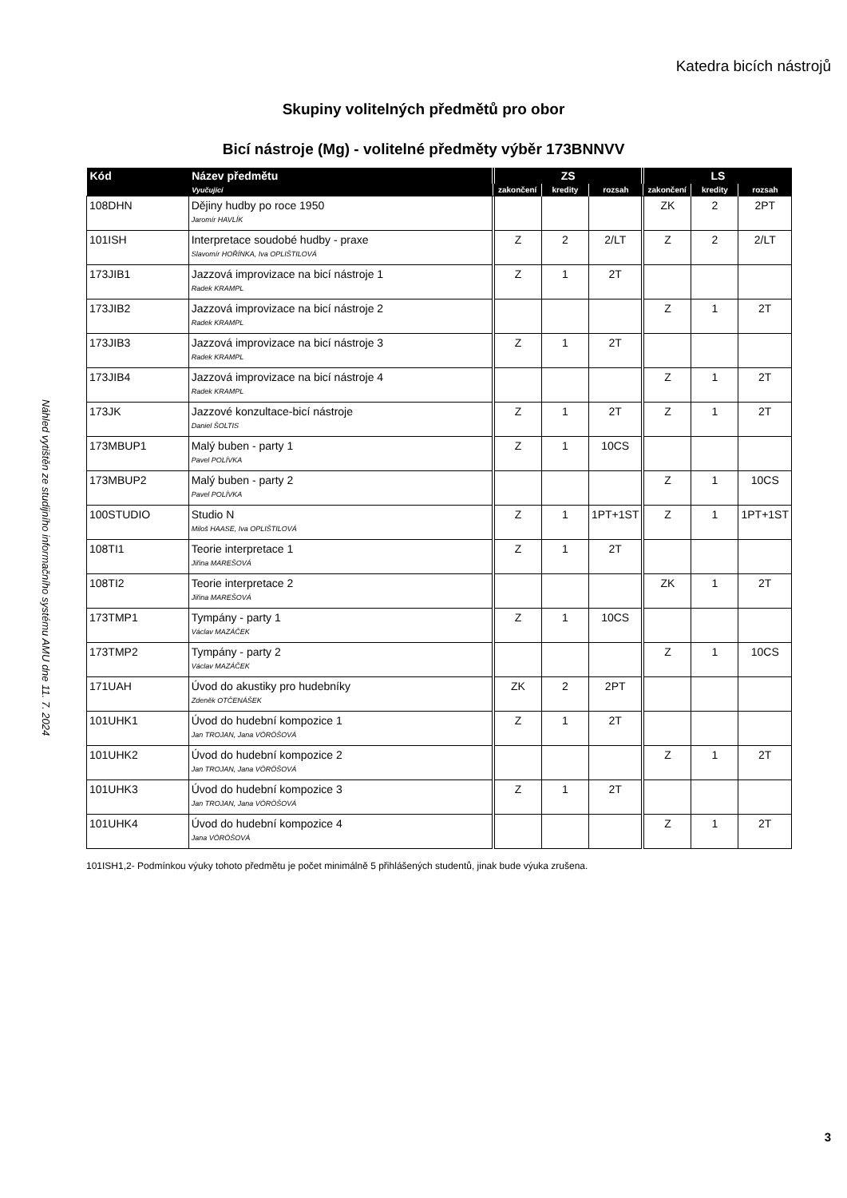Katedra bicích nástrojů
Skupiny volitelných předmětů pro obor
Bicí nástroje (Mg) - volitelné předměty výběr 173BNNVV
| Kód | Název předmětu | ZS | | | LS | | |
| --- | --- | --- | --- | --- | --- | --- | --- |
| | Vyučující | zakončení | kredity | rozsah | zakončení | kredity | rozsah |
| 108DHN | Dějiny hudby po roce 1950 Jaromír HAVLÍK | | | | ZK | 2 | 2PT |
| 101ISH | Interpretace soudobé hudby - praxe Slavomír HOŘÍNKA, Iva OPLIŠTILOVÁ | Z | 2 | 2/LT | Z | 2 | 2/LT |
| 173JIB1 | Jazzová improvizace na bicí nástroje 1 Radek KRAMPL | Z | 1 | 2T | | | |
| 173JIB2 | Jazzová improvizace na bicí nástroje 2 Radek KRAMPL | | | | Z | 1 | 2T |
| 173JIB3 | Jazzová improvizace na bicí nástroje 3 Radek KRAMPL | Z | 1 | 2T | | | |
| 173JIB4 | Jazzová improvizace na bicí nástroje 4 Radek KRAMPL | | | | Z | 1 | 2T |
| 173JK | Jazzové konzultace-bicí nástroje Daniel ŠOLTIS | Z | 1 | 2T | Z | 1 | 2T |
| 173MBUP1 | Malý buben - party 1 Pavel POLÍVKA | Z | 1 | 10CS | | | |
| 173MBUP2 | Malý buben - party 2 Pavel POLÍVKA | | | | Z | 1 | 10CS |
| 100STUDIO | Studio N Miloš HAASE, Iva OPLIŠTILOVÁ | Z | 1 | 1PT+1ST | Z | 1 | 1PT+1ST |
| 108TI1 | Teorie interpretace 1 Jiřina MAREŠOVÁ | Z | 1 | 2T | | | |
| 108TI2 | Teorie interpretace 2 Jiřina MAREŠOVÁ | | | | ZK | 1 | 2T |
| 173TMP1 | Tympány - party 1 Václav MAZÁČEK | Z | 1 | 10CS | | | |
| 173TMP2 | Tympány - party 2 Václav MAZÁČEK | | | | Z | 1 | 10CS |
| 171UAH | Úvod do akustiky pro hudebníky Zdeněk OTČENÁŠEK | ZK | 2 | 2PT | | | |
| 101UHK1 | Úvod do hudební kompozice 1 Jan TROJAN, Jana VÖRÖŠOVÁ | Z | 1 | 2T | | | |
| 101UHK2 | Úvod do hudební kompozice 2 Jan TROJAN, Jana VÖRÖŠOVÁ | | | | Z | 1 | 2T |
| 101UHK3 | Úvod do hudební kompozice 3 Jan TROJAN, Jana VÖRÖŠOVÁ | Z | 1 | 2T | | | |
| 101UHK4 | Úvod do hudební kompozice 4 Jana VÖRÖŠOVÁ | | | | Z | 1 | 2T |
101ISH1,2- Podmínkou výuky tohoto předmětu je počet minimálně 5 přihlášených studentů, jinak bude výuka zrušena.
Náhled vytištěn ze studijního informačního systému AMU dne 11. 7. 2024
3